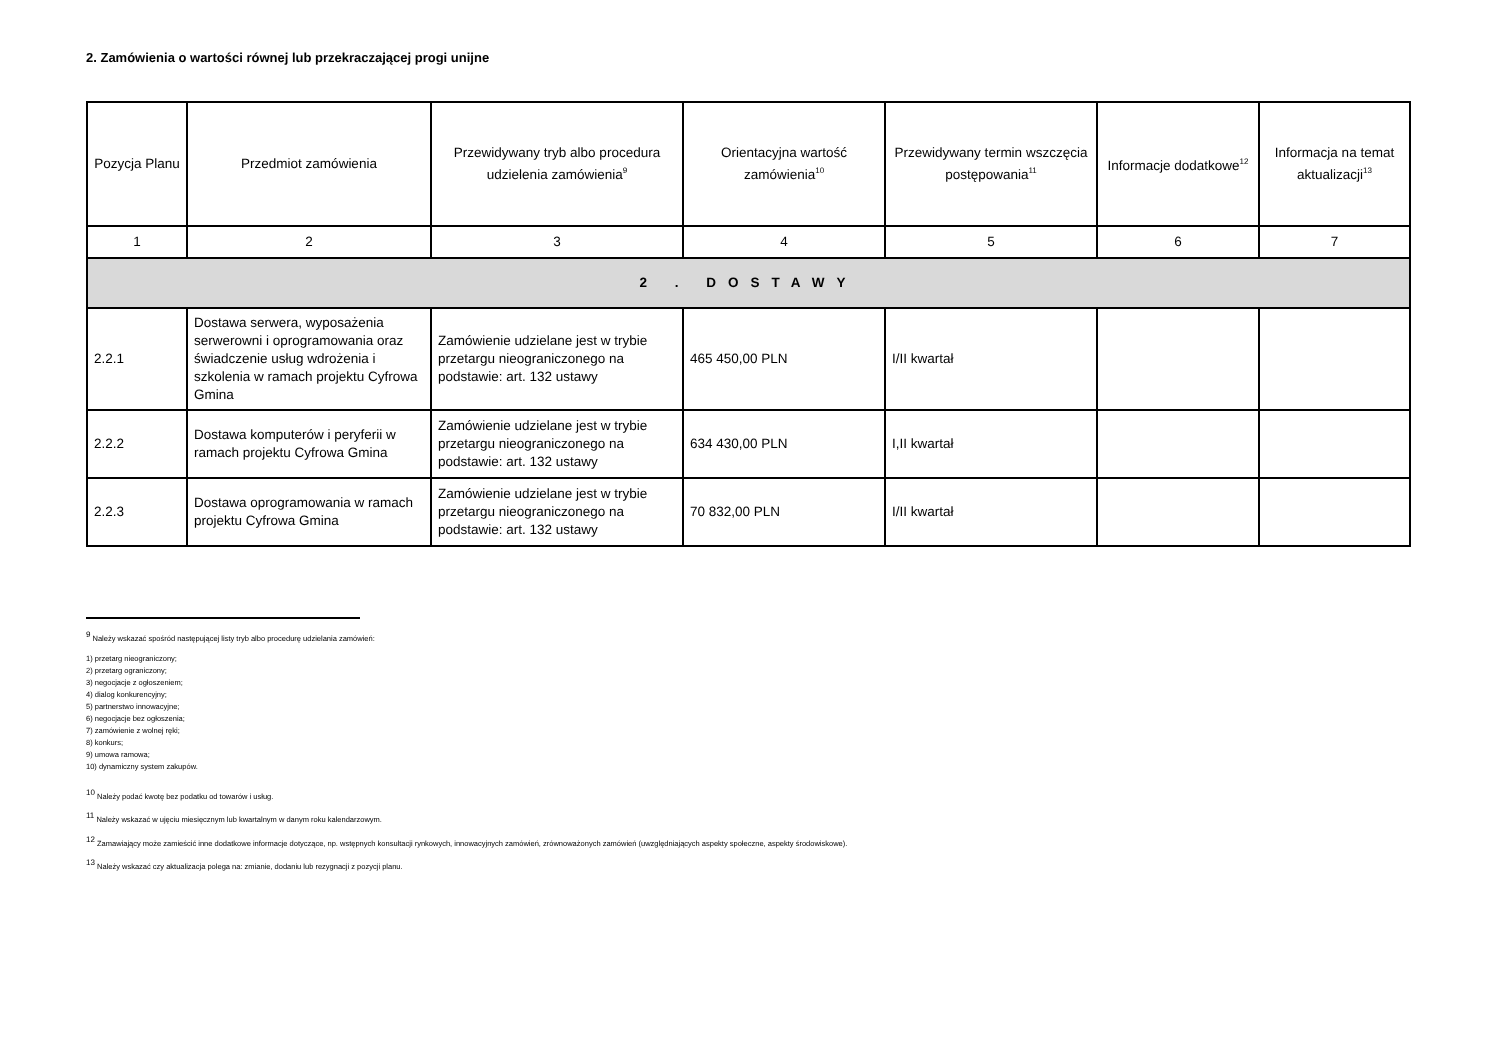2. Zamówienia o wartości równej lub przekraczającej progi unijne
| Pozycja Planu | Przedmiot zamówienia | Przewidywany tryb albo procedura udzielenia zamówienia<sup>9</sup> | Orientacyjna wartość zamówienia<sup>10</sup> | Przewidywany termin wszczęcia postępowania<sup>11</sup> | Informacje dodatkowe<sup>12</sup> | Informacja na temat aktualizacji<sup>13</sup> |
| --- | --- | --- | --- | --- | --- | --- |
| 1 | 2 | 3 | 4 | 5 | 6 | 7 |
| 2 . DOSTAWY | | | | | | |
| 2.2.1 | Dostawa serwera, wyposażenia serwerowni i oprogramowania oraz świadczenie usług wdrożenia i szkolenia w ramach projektu Cyfrowa Gmina | Zamówienie udzielane jest w trybie przetargu nieograniczonego na podstawie: art. 132 ustawy | 465 450,00 PLN | I/II kwartał | | |
| 2.2.2 | Dostawa komputerów i peryferii w ramach projektu Cyfrowa Gmina | Zamówienie udzielane jest w trybie przetargu nieograniczonego na podstawie: art. 132 ustawy | 634 430,00 PLN | I,II kwartał | | |
| 2.2.3 | Dostawa oprogramowania w ramach projektu Cyfrowa Gmina | Zamówienie udzielane jest w trybie przetargu nieograniczonego na podstawie: art. 132 ustawy | 70 832,00 PLN | I/II kwartał | | |
<sup>9</sup> Należy wskazać spośród następującej listy tryb albo procedurę udzielania zamówień:
1) przetarg nieograniczony;
2) przetarg ograniczony;
3) negocjacje z ogłoszeniem;
4) dialog konkurencyjny;
5) partnerstwo innowacyjne;
6) negocjacje bez ogłoszenia;
7) zamówienie z wolnej ręki;
8) konkurs;
9) umowa ramowa;
10) dynamiczny system zakupów.
<sup>10</sup> Należy podać kwotę bez podatku od towarów i usług.
<sup>11</sup> Należy wskazać w ujęciu miesięcznym lub kwartalnym w danym roku kalendarzowym.
<sup>12</sup> Zamawiający może zamieścić inne dodatkowe informacje dotyczące, np. wstępnych konsultacji rynkowych, innowacyjnych zamówień, zrównoważonych zamówień (uwzględniających aspekty społeczne, aspekty środowiskowe).
<sup>13</sup> Należy wskazać czy aktualizacja polega na: zmianie, dodaniu lub rezygnacji z pozycji planu.